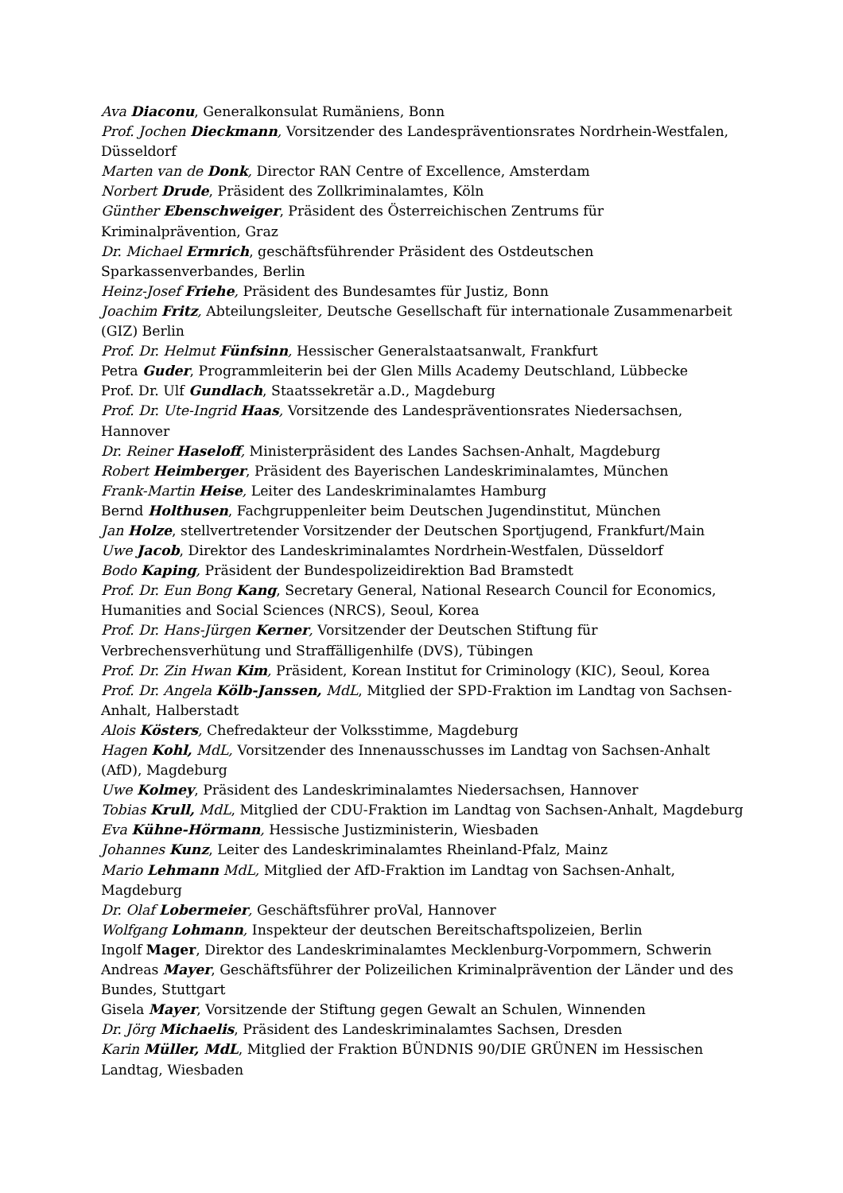Ava Diaconu, Generalkonsulat Rumäniens, Bonn
Prof. Jochen Dieckmann, Vorsitzender des Landespräventionsrates Nordrhein-Westfalen, Düsseldorf
Marten van de Donk, Director RAN Centre of Excellence, Amsterdam
Norbert Drude, Präsident des Zollkriminalamtes, Köln
Günther Ebenschweiger, Präsident des Österreichischen Zentrums für Kriminalprävention, Graz
Dr. Michael Ermrich, geschäftsführender Präsident des Ostdeutschen Sparkassenverbandes, Berlin
Heinz-Josef Friehe, Präsident des Bundesamtes für Justiz, Bonn
Joachim Fritz, Abteilungsleiter, Deutsche Gesellschaft für internationale Zusammenarbeit (GIZ) Berlin
Prof. Dr. Helmut Fünfsinn, Hessischer Generalstaatsanwalt, Frankfurt
Petra Guder, Programmleiterin bei der Glen Mills Academy Deutschland, Lübbecke
Prof. Dr. Ulf Gundlach, Staatssekretär a.D., Magdeburg
Prof. Dr. Ute-Ingrid Haas, Vorsitzende des Landespräventionsrates Niedersachsen, Hannover
Dr. Reiner Haseloff, Ministerpräsident des Landes Sachsen-Anhalt, Magdeburg
Robert Heimberger, Präsident des Bayerischen Landeskriminalamtes, München
Frank-Martin Heise, Leiter des Landeskriminalamtes Hamburg
Bernd Holthusen, Fachgruppenleiter beim Deutschen Jugendinstitut, München
Jan Holze, stellvertretender Vorsitzender der Deutschen Sportjugend, Frankfurt/Main
Uwe Jacob, Direktor des Landeskriminalamtes Nordrhein-Westfalen, Düsseldorf
Bodo Kaping, Präsident der Bundespolizeidirektion Bad Bramstedt
Prof. Dr. Eun Bong Kang, Secretary General, National Research Council for Economics, Humanities and Social Sciences (NRCS), Seoul, Korea
Prof. Dr. Hans-Jürgen Kerner, Vorsitzender der Deutschen Stiftung für Verbrechensverhütung und Straffälligenhilfe (DVS), Tübingen
Prof. Dr. Zin Hwan Kim, Präsident, Korean Institut for Criminology (KIC), Seoul, Korea
Prof. Dr. Angela Kölb-Janssen, MdL, Mitglied der SPD-Fraktion im Landtag von Sachsen-Anhalt, Halberstadt
Alois Kösters, Chefredakteur der Volksstimme, Magdeburg
Hagen Kohl, MdL, Vorsitzender des Innenausschusses im Landtag von Sachsen-Anhalt (AfD), Magdeburg
Uwe Kolmey, Präsident des Landeskriminalamtes Niedersachsen, Hannover
Tobias Krull, MdL, Mitglied der CDU-Fraktion im Landtag von Sachsen-Anhalt, Magdeburg
Eva Kühne-Hörmann, Hessische Justizministerin, Wiesbaden
Johannes Kunz, Leiter des Landeskriminalamtes Rheinland-Pfalz, Mainz
Mario Lehmann MdL, Mitglied der AfD-Fraktion im Landtag von Sachsen-Anhalt, Magdeburg
Dr. Olaf Lobermeier, Geschäftsführer proVal, Hannover
Wolfgang Lohmann, Inspekteur der deutschen Bereitschaftspolizeien, Berlin
Ingolf Mager, Direktor des Landeskriminalamtes Mecklenburg-Vorpommern, Schwerin
Andreas Mayer, Geschäftsführer der Polizeilichen Kriminalprävention der Länder und des Bundes, Stuttgart
Gisela Mayer, Vorsitzende der Stiftung gegen Gewalt an Schulen, Winnenden
Dr. Jörg Michaelis, Präsident des Landeskriminalamtes Sachsen, Dresden
Karin Müller, MdL, Mitglied der Fraktion BÜNDNIS 90/DIE GRÜNEN im Hessischen Landtag, Wiesbaden